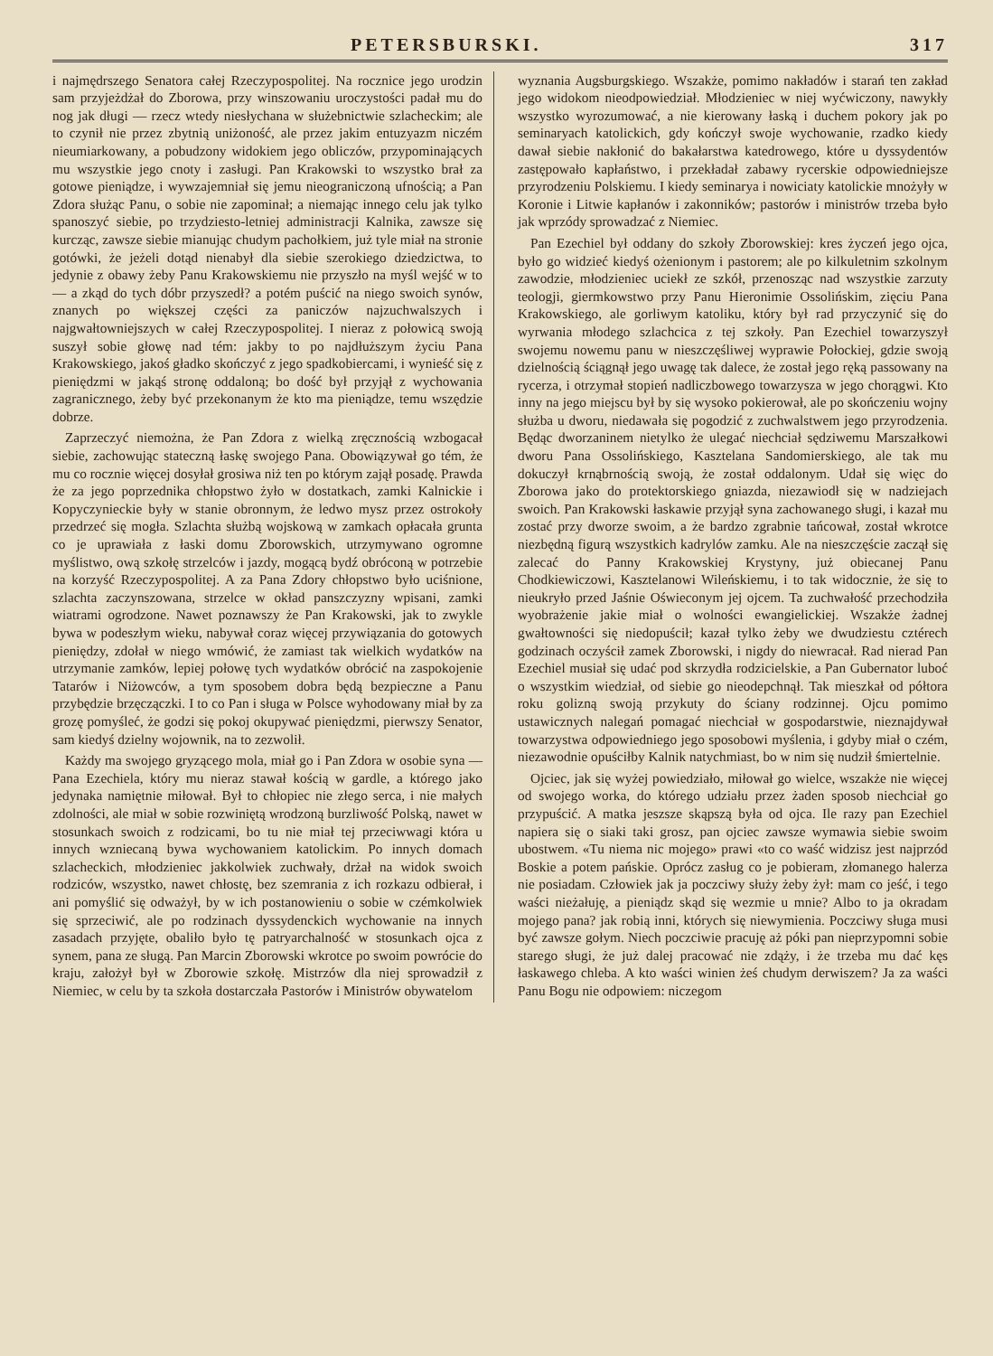PETERSBURSKI. 317
i najmędrszego Senatora całej Rzeczypospolitej. Na rocznice jego urodzin sam przyjeżdżał do Zborowa, przy winszowaniu uroczystości padał mu do nog jak długi — rzecz wtedy niesłychana w służebnictwie szlacheckim; ale to czynił nie przez zbytnią uniżoność, ale przez jakim entuzyazm niczém nieumiarkowany, a pobudzony widokiem jego obliczów, przypominających mu wszystkie jego cnoty i zasługi. Pan Krakowski to wszystko brał za gotowe pieniądze, i wywzajemniał się jemu nieograniczoną ufnością; a Pan Zdora służąc Panu, o sobie nie zapominał; a niemając innego celu jak tylko spanoszyć siebie, po trzydziesto-letniej administracji Kalnika, zawsze się kurcząc, zawsze siebie mianując chudym pachołkiem, już tyle miał na stronie gotówki, że jeżeli dotąd nienabył dla siebie szerokiego dziedzictwa, to jedynie z obawy żeby Panu Krakowskiemu nie przyszło na myśl wejść w to — a zkąd do tych dóbr przyszedł? a potém puścić na niego swoich synów, znanych po większej części za paniczów najzuchwalszych i najgwałtowniejszych w całej Rzeczypospolitej. I nieraz z połowicą swoją suszył sobie głowę nad tém: jakby to po najdłuższym życiu Pana Krakowskiego, jakoś gładko skończyć z jego spadkobiercami, i wynieść się z pieniędzmi w jakąś stronę oddaloną; bo dość był przyjął z wychowania zagranicznego, żeby być przekonanym że kto ma pieniądze, temu wszędzie dobrze.
Zaprzeczyć niemożna, że Pan Zdora z wielką zręcznością wzbogacał siebie, zachowując stateczną łaskę swojego Pana. Obowiązywał go tém, że mu co rocznie więcej dosyłał grosiwa niż ten po którym zajął posadę. Prawda że za jego poprzednika chłopstwo żyło w dostatkach, zamki Kalnickie i Kopyczynieckie były w stanie obronnym, że ledwo mysz przez ostrokoły przedrzeć się mogła. Szlachta służbą wojskową w zamkach opłacała grunta co je uprawiała z łaski domu Zborowskich, utrzymywano ogromne myślistwo, ową szkołę strzelców i jazdy, mogącą bydź obróconą w potrzebie na korzyść Rzeczypospolitej. A za Pana Zdory chłopstwo było uciśnione, szlachta zaczynszowana, strzelce w okład panszczyzny wpisani, zamki wiatrami ogrodzone. Nawet poznawszy że Pan Krakowski, jak to zwykle bywa w podeszłym wieku, nabywał coraz więcej przywiązania do gotowych pieniędzy, zdołał w niego wmówić, że zamiast tak wielkich wydatków na utrzymanie zamków, lepiej połowę tych wydatków obrócić na zaspokojenie Tatarów i Niżowców, a tym sposobem dobra będą bezpieczne a Panu przybędzie brzęczączki. I to co Pan i sługa w Polsce wyhodowany miał by za grozę pomyśleć, że godzi się pokoj okupywać pieniędzmi, pierwszy Senator, sam kiedyś dzielny wojownik, na to zezwolił.
Każdy ma swojego gryzącego mola, miał go i Pan Zdora w osobie syna — Pana Ezechiela, który mu nieraz stawał kością w gardle, a którego jako jedynaka namiętnie miłował. Był to chłopiec nie złego serca, i nie małych zdolności, ale miał w sobie rozwiniętą wrodzoną burzliwość Polską, nawet w stosunkach swoich z rodzicami, bo tu nie miał tej przeciwwagi która u innych wzniecaną bywa wychowaniem katolickim. Po innych domach szlacheckich, młodzieniec jakkolwiek zuchwały, drżał na widok swoich rodziców, wszystko, nawet chłostę, bez szemrania z ich rozkazu odbierał, i ani pomyślić się odważył, by w ich postanowieniu o sobie w czémkolwiek się sprzeciwić, ale po rodzinach dyssydenckich wychowanie na innych zasadach przyjęte, obaliło było tę patryarchalność w stosunkach ojca z synem, pana ze sługą. Pan Marcin Zborowski wkrotce po swoim powrócie do kraju, założył był w Zborowie szkołę. Mistrzów dla niej sprowadził z Niemiec, w celu by ta szkoła dostarczała Pastorów i Ministrów obywatelom
wyznania Augsburgskiego. Wszakże, pomimo nakładów i starań ten zakład jego widokom nieodpowiedział. Młodzieniec w niej wyćwiczony, nawykły wszystko wyrozumować, a nie kierowany łaską i duchem pokory jak po seminaryach katolickich, gdy kończył swoje wychowanie, rzadko kiedy dawał siebie nakłonić do bakałarstwa katedrowego, które u dyssydentów zastępowało kapłaństwo, i przekładał zabawy rycerskie odpowiedniejsze przyrodzeniu Polskiemu. I kiedy seminarya i nowiciaty katolickie mnożyły w Koronie i Litwie kapłanów i zakonników; pastorów i ministrów trzeba było jak wprzódy sprowadzać z Niemiec.
Pan Ezechiel był oddany do szkoły Zborowskiej: kres życzeń jego ojca, było go widzieć kiedyś ożenionym i pastorem; ale po kilkuletnim szkolnym zawodzie, młodzieniec uciekł ze szkół, przenosząc nad wszystkie zarzuty teologji, giermkowstwo przy Panu Hieronimie Ossolińskim, zięciu Pana Krakowskiego, ale gorliwym katoliku, który był rad przyczynić się do wyrwania młodego szlachcica z tej szkoły. Pan Ezechiel towarzyszył swojemu nowemu panu w nieszczęśliwej wyprawie Połockiej, gdzie swoją dzielnością ściągnął jego uwagę tak dalece, że został jego ręką passowany na rycerza, i otrzymał stopień nadliczbowego towarzysza w jego chorągwi. Kto inny na jego miejscu był by się wysoko pokierował, ale po skończeniu wojny służba u dworu, niedawała się pogodzić z zuchwalstwem jego przyrodzenia. Będąc dworzaninem nietylko że ulegać niechciał sędziwemu Marszałkowi dworu Pana Ossolińskiego, Kasztelana Sandomierskiego, ale tak mu dokuczył krnąbrnością swoją, że został oddalonym. Udał się więc do Zborowa jako do protektorskiego gniazda, niezawiodł się w nadziejach swoich. Pan Krakowski łaskawie przyjął syna zachowanego sługi, i kazał mu zostać przy dworze swoim, a że bardzo zgrabnie tańcował, został wkrotce niezbędną figurą wszystkich kadrylów zamku. Ale na nieszczęście zaczął się zalecać do Panny Krakowskiej Krystyny, już obiecanej Panu Chodkiewiczowi, Kasztelanowi Wileńskiemu, i to tak widocznie, że się to nieukryło przed Jaśnie Oświeconym jej ojcem. Ta zuchwałość przechodziła wyobrażenie jakie miał o wolności ewangielickiej. Wszakże żadnej gwałtowności się niedopuścił; kazał tylko żeby we dwudziestu cztérech godzinach oczyścił zamek Zborowski, i nigdy do niewracał. Rad nierad Pan Ezechiel musiał się udać pod skrzydła rodzicielskie, a Pan Gubernator luboć o wszystkim wiedział, od siebie go nieodepchnął. Tak mieszkał od półtora roku golizną swoją przykuty do ściany rodzinnej. Ojcu pomimo ustawicznych nalegań pomagać niechciał w gospodarstwie, nieznajdywał towarzystwa odpowiedniego jego sposobowi myślenia, i gdyby miał o czém, niezawodnie opuściłby Kalnik natychmiast, bo w nim się nudził śmiertelnie.
Ojciec, jak się wyżej powiedziało, miłował go wielce, wszakże nie więcej od swojego worka, do którego udziału przez żaden sposob niechciał go przypuścić. A matka jeszsze skąpszą była od ojca. Ile razy pan Ezechiel napiera się o siaki taki grosz, pan ojciec zawsze wymawia siebie swoim ubostwem. «Tu niema nic mojego» prawi «to co waść widzisz jest najprzód Boskie a potem pańskie. Oprócz zasług co je pobieram, złomanego halerza nie posiadam. Człowiek jak ja poczciwy służy żeby żył: mam co jeść, i tego waści nieżałuję, a pieniądz skąd się wezmie u mnie? Albo to ja okradam mojego pana? jak robią inni, których się niewymienia. Poczciwy sługa musi być zawsze gołym. Niech poczciwie pracuję aż póki pan nieprzypomni sobie starego sługi, że już dalej pracować nie zdąży, i że trzeba mu dać kęs łaskawego chleba. A kto waści winien żeś chudym derwiszem? Ja za waści Panu Bogu nie odpowiem: niczegom